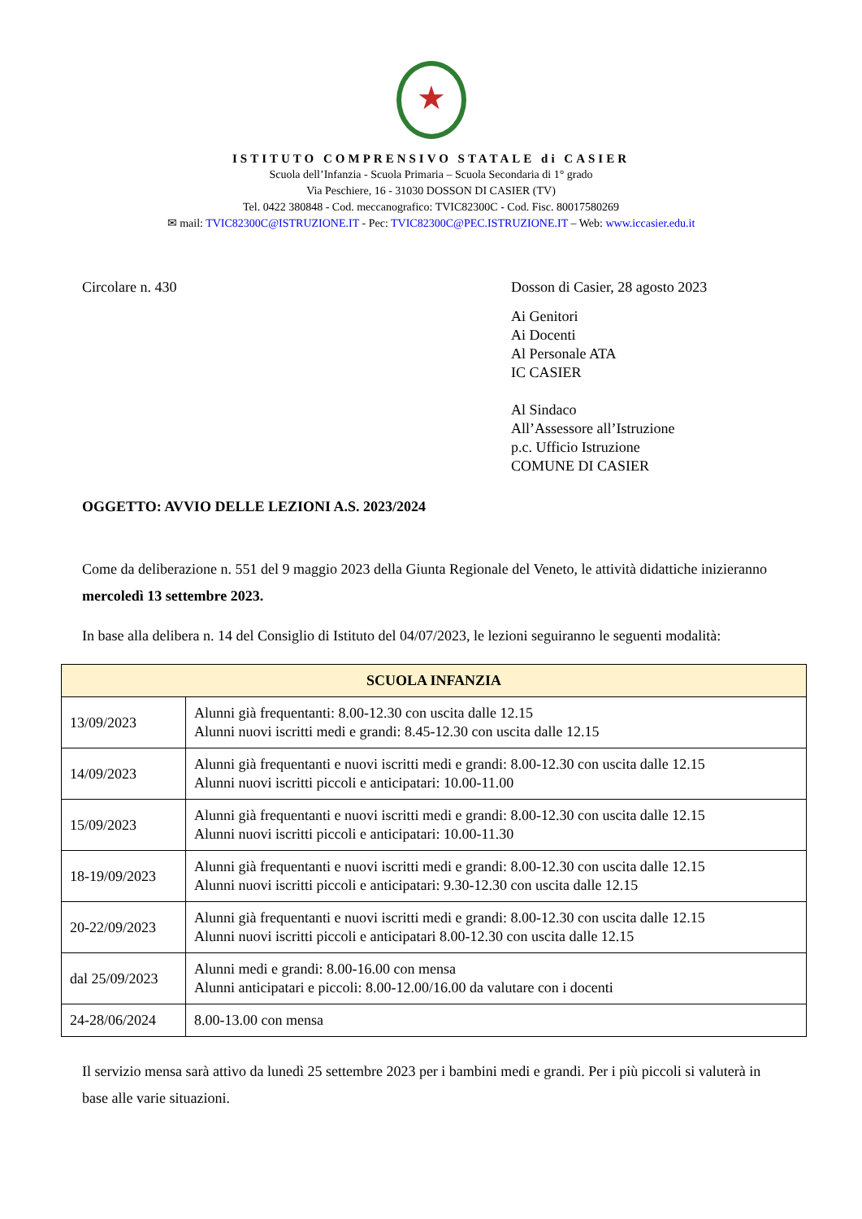★
ISTITUTO COMPRENSIVO STATALE di CASIER
Scuola dell’Infanzia - Scuola Primaria – Scuola Secondaria di 1° grado
Via Peschiere, 16 - 31030 DOSSON DI CASIER (TV)
Tel. 0422 380848 - Cod. meccanografico: TVIC82300C - Cod. Fisc. 80017580269
✉ mail: TVIC82300C@ISTRUZIONE.IT - Pec: TVIC82300C@PEC.ISTRUZIONE.IT – Web: www.iccasier.edu.it
Circolare n. 430 Dosson di Casier, 28 agosto 2023
Ai Genitori
Ai Docenti
Al Personale ATA
IC CASIER
Al Sindaco
All’Assessore all’Istruzione
p.c. Ufficio Istruzione
COMUNE DI CASIER
OGGETTO: AVVIO DELLE LEZIONI A.S. 2023/2024
Come da deliberazione n. 551 del 9 maggio 2023 della Giunta Regionale del Veneto, le attività didattiche inizieranno mercoledì 13 settembre 2023.
In base alla delibera n. 14 del Consiglio di Istituto del 04/07/2023, le lezioni seguiranno le seguenti modalità:
| SCUOLA INFANZIA | |
| --- | --- |
| 13/09/2023 | Alunni già frequentanti: 8.00-12.30 con uscita dalle 12.15 Alunni nuovi iscritti medi e grandi: 8.45-12.30 con uscita dalle 12.15 |
| 14/09/2023 | Alunni già frequentanti e nuovi iscritti medi e grandi: 8.00-12.30 con uscita dalle 12.15 Alunni nuovi iscritti piccoli e anticipatari: 10.00-11.00 |
| 15/09/2023 | Alunni già frequentanti e nuovi iscritti medi e grandi: 8.00-12.30 con uscita dalle 12.15 Alunni nuovi iscritti piccoli e anticipatari: 10.00-11.30 |
| 18-19/09/2023 | Alunni già frequentanti e nuovi iscritti medi e grandi: 8.00-12.30 con uscita dalle 12.15 Alunni nuovi iscritti piccoli e anticipatari: 9.30-12.30 con uscita dalle 12.15 |
| 20-22/09/2023 | Alunni già frequentanti e nuovi iscritti medi e grandi: 8.00-12.30 con uscita dalle 12.15 Alunni nuovi iscritti piccoli e anticipatari 8.00-12.30 con uscita dalle 12.15 |
| dal 25/09/2023 | Alunni medi e grandi: 8.00-16.00 con mensa Alunni anticipatari e piccoli: 8.00-12.00/16.00 da valutare con i docenti |
| 24-28/06/2024 | 8.00-13.00 con mensa |
Il servizio mensa sarà attivo da lunedì 25 settembre 2023 per i bambini medi e grandi. Per i più piccoli si valuterà in base alle varie situazioni.